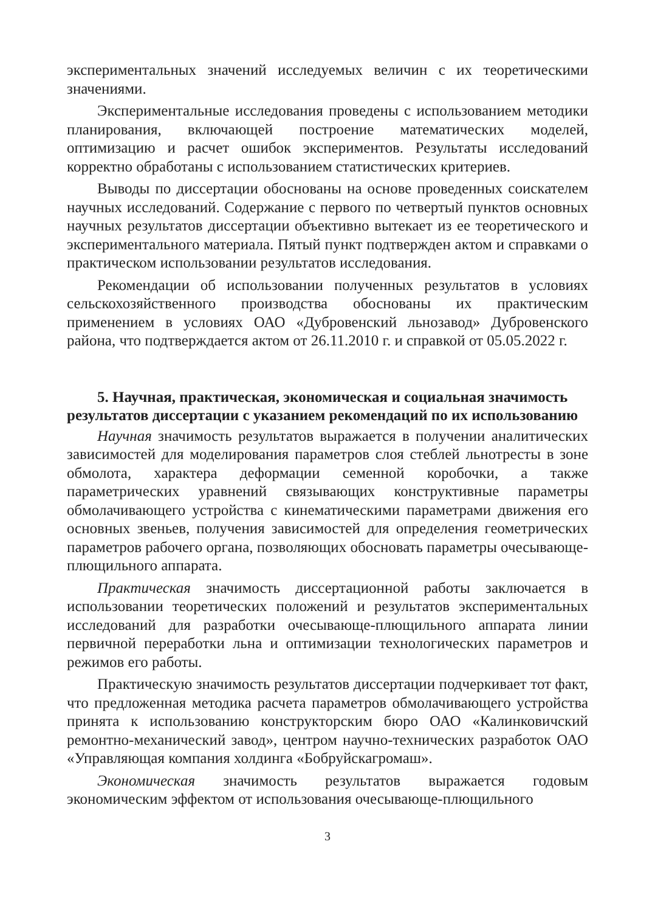экспериментальных значений исследуемых величин с их теоретическими значениями.
Экспериментальные исследования проведены с использованием методики планирования, включающей построение математических моделей, оптимизацию и расчет ошибок экспериментов. Результаты исследований корректно обработаны с использованием статистических критериев.
Выводы по диссертации обоснованы на основе проведенных соискателем научных исследований. Содержание с первого по четвертый пунктов основных научных результатов диссертации объективно вытекает из ее теоретического и экспериментального материала. Пятый пункт подтвержден актом и справками о практическом использовании результатов исследования.
Рекомендации об использовании полученных результатов в условиях сельскохозяйственного производства обоснованы их практическим применением в условиях ОАО «Дубровенский льнозавод» Дубровенского района, что подтверждается актом от 26.11.2010 г. и справкой от 05.05.2022 г.
5. Научная, практическая, экономическая и социальная значимость результатов диссертации с указанием рекомендаций по их использованию
Научная значимость результатов выражается в получении аналитических зависимостей для моделирования параметров слоя стеблей льнотресты в зоне обмолота, характера деформации семенной коробочки, а также параметрических уравнений связывающих конструктивные параметры обмолачивающего устройства с кинематическими параметрами движения его основных звеньев, получения зависимостей для определения геометрических параметров рабочего органа, позволяющих обосновать параметры очесывающе-плющильного аппарата.
Практическая значимость диссертационной работы заключается в использовании теоретических положений и результатов экспериментальных исследований для разработки очесывающе-плющильного аппарата линии первичной переработки льна и оптимизации технологических параметров и режимов его работы.
Практическую значимость результатов диссертации подчеркивает тот факт, что предложенная методика расчета параметров обмолачивающего устройства принята к использованию конструкторским бюро ОАО «Калинковичский ремонтно-механический завод», центром научно-технических разработок ОАО «Управляющая компания холдинга «Бобруйскагромаш».
Экономическая значимость результатов выражается годовым экономическим эффектом от использования очесывающе-плющильного
3